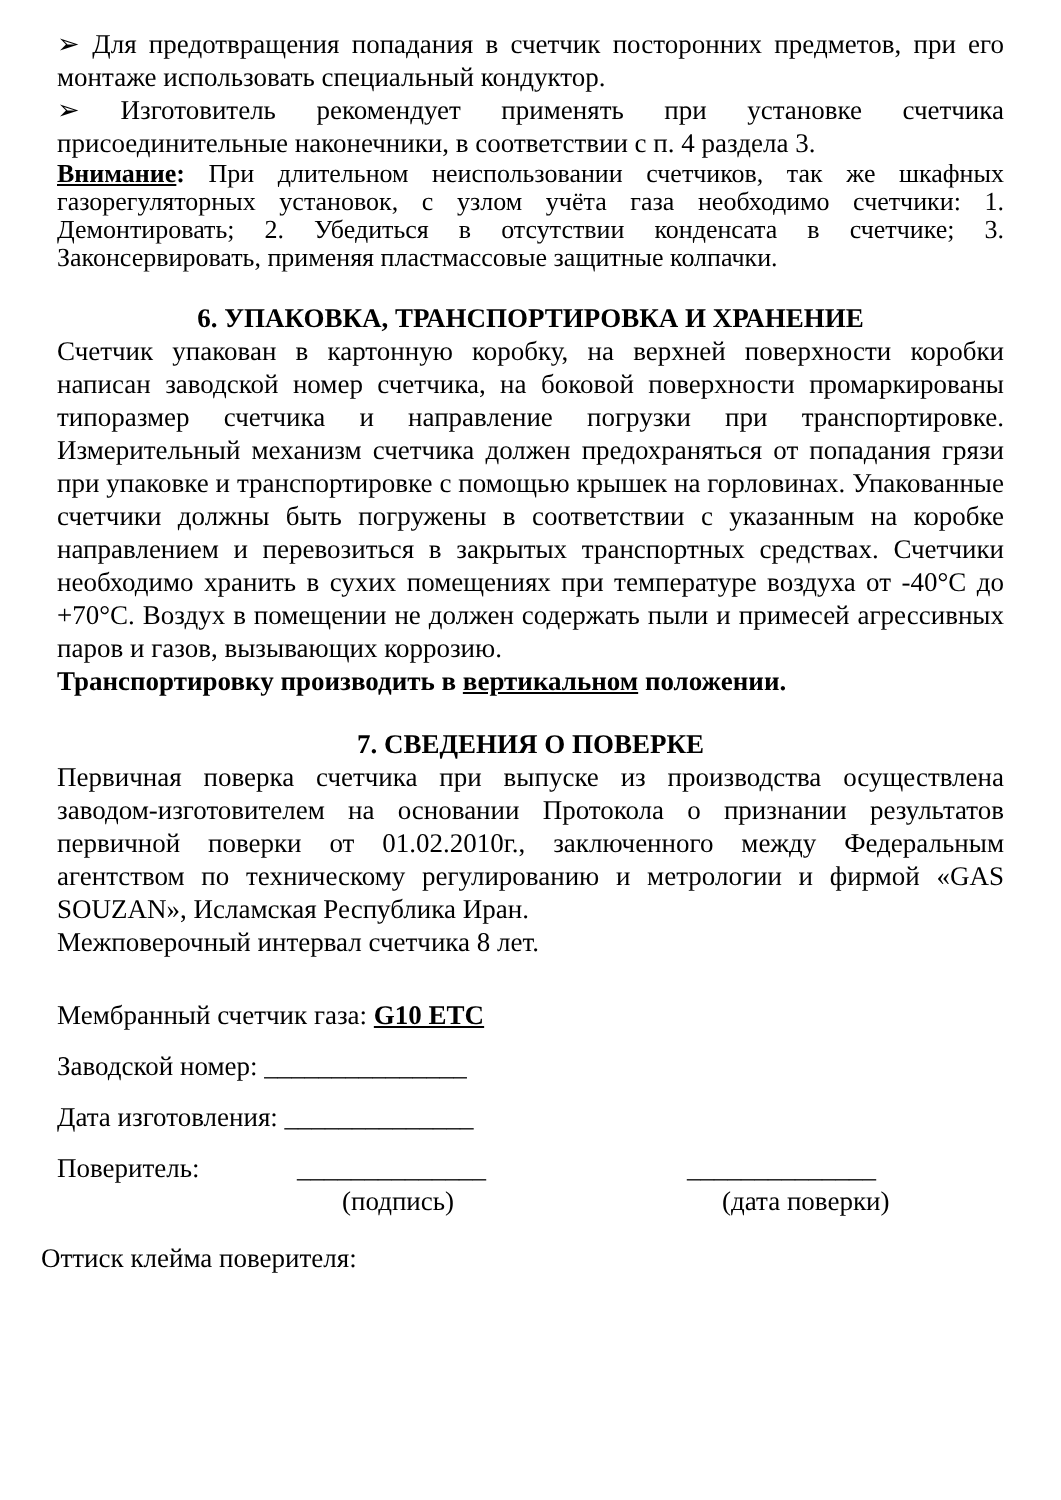➢ Для предотвращения попадания в счетчик посторонних предметов, при его монтаже использовать специальный кондуктор.
➢ Изготовитель рекомендует применять при установке счетчика присоединительные наконечники, в соответствии с п. 4 раздела 3.
Внимание: При длительном неиспользовании счетчиков, так же шкафных газорегуляторных установок, с узлом учёта газа необходимо счетчики: 1. Демонтировать; 2. Убедиться в отсутствии конденсата в счетчике; 3. Законсервировать, применяя пластмассовые защитные колпачки.
6. УПАКОВКА, ТРАНСПОРТИРОВКА И ХРАНЕНИЕ
Счетчик упакован в картонную коробку, на верхней поверхности коробки написан заводской номер счетчика, на боковой поверхности промаркированы типоразмер счетчика и направление погрузки при транспортировке. Измерительный механизм счетчика должен предохраняться от попадания грязи при упаковке и транспортировке с помощью крышек на горловинах. Упакованные счетчики должны быть погружены в соответствии с указанным на коробке направлением и перевозиться в закрытых транспортных средствах. Счетчики необходимо хранить в сухих помещениях при температуре воздуха от -40°С до +70°С. Воздух в помещении не должен содержать пыли и примесей агрессивных паров и газов, вызывающих коррозию.
Транспортировку производить в вертикальном положении.
7. СВЕДЕНИЯ О ПОВЕРКЕ
Первичная поверка счетчика при выпуске из производства осуществлена заводом-изготовителем на основании Протокола о признании результатов первичной поверки от 01.02.2010г., заключенного между Федеральным агентством по техническому регулированию и метрологии и фирмой «GAS SOUZAN», Исламская Республика Иран.
Межповерочный интервал счетчика 8 лет.
Мембранный счетчик газа: G10 ETC
Заводской номер: _______________
Дата изготовления: ______________
Поверитель: ______________ ______________
(подпись) (дата поверки)
Оттиск клейма поверителя: